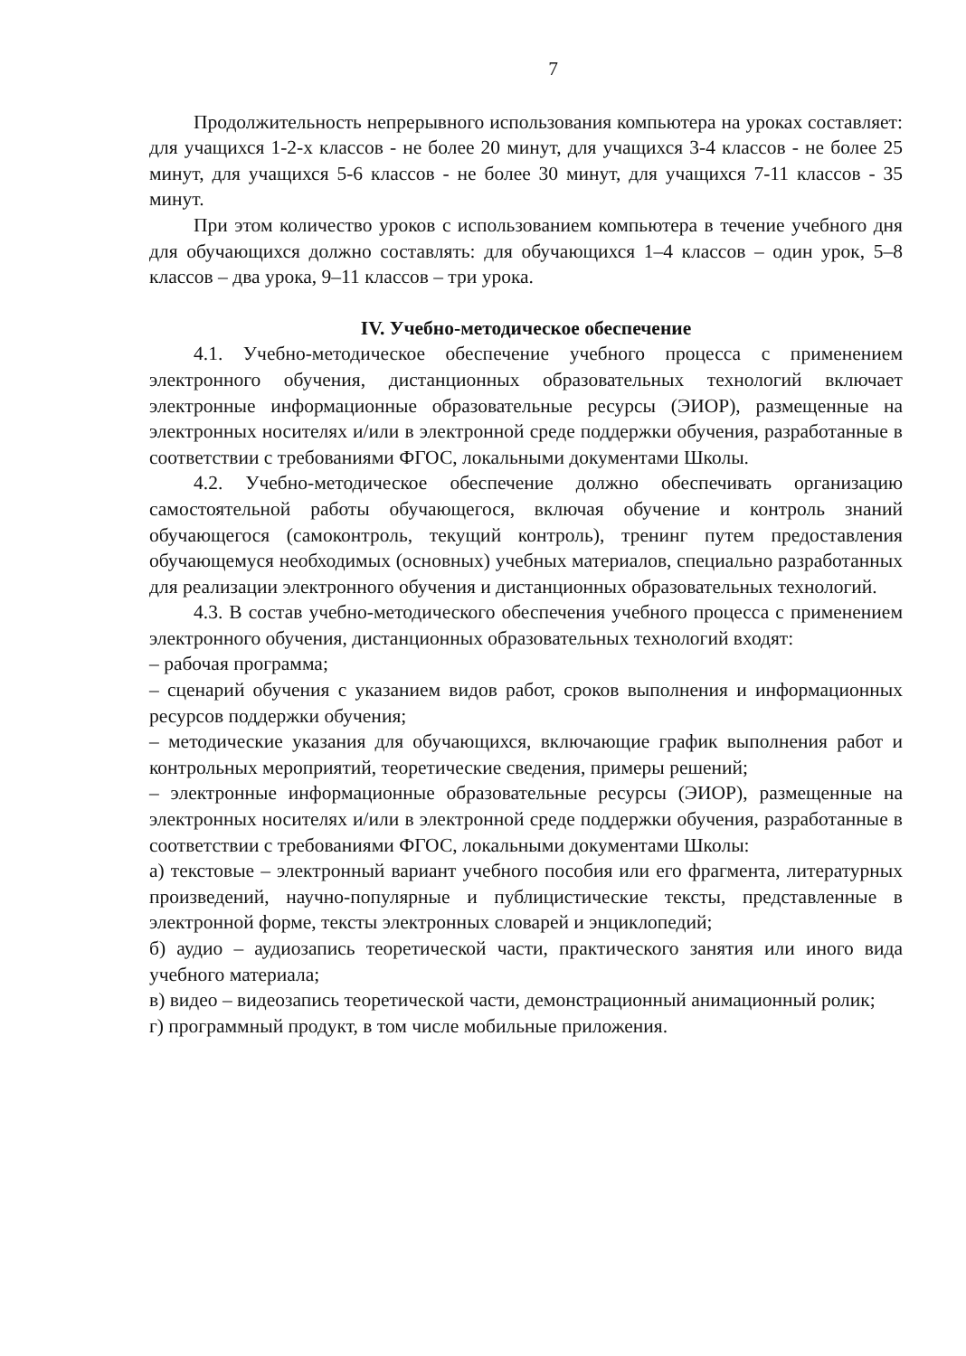7
Продолжительность непрерывного использования компьютера на уроках составляет: для учащихся 1-2-х классов - не более 20 минут, для учащихся 3-4 классов - не более 25 минут, для учащихся 5-6 классов - не более 30 минут, для учащихся 7-11 классов - 35 минут.
При этом количество уроков с использованием компьютера в течение учебного дня для обучающихся должно составлять: для обучающихся 1–4 классов – один урок, 5–8 классов – два урока, 9–11 классов – три урока.
IV. Учебно-методическое обеспечение
4.1. Учебно-методическое обеспечение учебного процесса с применением электронного обучения, дистанционных образовательных технологий включает электронные информационные образовательные ресурсы (ЭИОР), размещенные на электронных носителях и/или в электронной среде поддержки обучения, разработанные в соответствии с требованиями ФГОС, локальными документами Школы.
4.2. Учебно-методическое обеспечение должно обеспечивать организацию самостоятельной работы обучающегося, включая обучение и контроль знаний обучающегося (самоконтроль, текущий контроль), тренинг путем предоставления обучающемуся необходимых (основных) учебных материалов, специально разработанных для реализации электронного обучения и дистанционных образовательных технологий.
4.3. В состав учебно-методического обеспечения учебного процесса с применением электронного обучения, дистанционных образовательных технологий входят:
– рабочая программа;
– сценарий обучения с указанием видов работ, сроков выполнения и информационных ресурсов поддержки обучения;
– методические указания для обучающихся, включающие график выполнения работ и контрольных мероприятий, теоретические сведения, примеры решений;
– электронные информационные образовательные ресурсы (ЭИОР), размещенные на электронных носителях и/или в электронной среде поддержки обучения, разработанные в соответствии с требованиями ФГОС, локальными документами Школы:
а) текстовые – электронный вариант учебного пособия или его фрагмента, литературных произведений, научно-популярные и публицистические тексты, представленные в электронной форме, тексты электронных словарей и энциклопедий;
б) аудио – аудиозапись теоретической части, практического занятия или иного вида учебного материала;
в) видео – видеозапись теоретической части, демонстрационный анимационный ролик;
г) программный продукт, в том числе мобильные приложения.